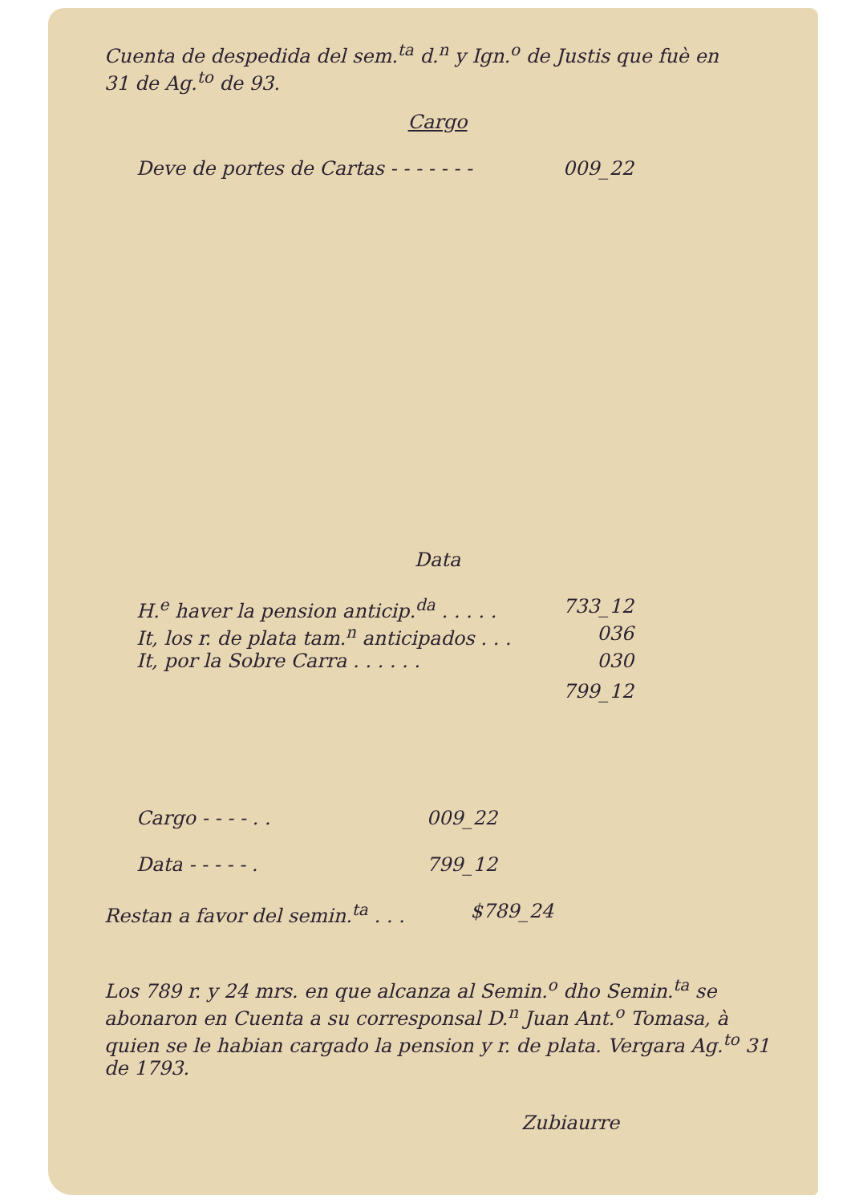Cuenta de despedida del sem.<sup>ta</sup> d.<sup>n</sup> y Ign.<sup>o</sup> de Justis que fuè en
31 de Ag.<sup>to</sup> de 93.
Cargo
Deve de portes de Cartas - - - - - - - 009_22
Data
H.<sup>e</sup> haver la pension anticip.<sup>da</sup> . . . . . 733_12
It, los r. de plata tam.<sup>n</sup> anticipados . . . 036
It, por la Sobre Carra . . . . . . 030
799_12
Cargo - - - - . . 009_22
Data - - - - - . 799_12
Restan a favor del semin.<sup>ta</sup> . . . $789_24
Los 789 r. y 24 mrs. en que alcanza al Semin.<sup>o</sup> dho Semin.<sup>ta</sup> se abonaron en Cuenta a su corresponsal D.<sup>n</sup> Juan Ant.<sup>o</sup> Tomasa, à quien se le habian cargado la pension y r. de plata. Vergara Ag.<sup>to</sup> 31 de 1793.
Zubiaurre